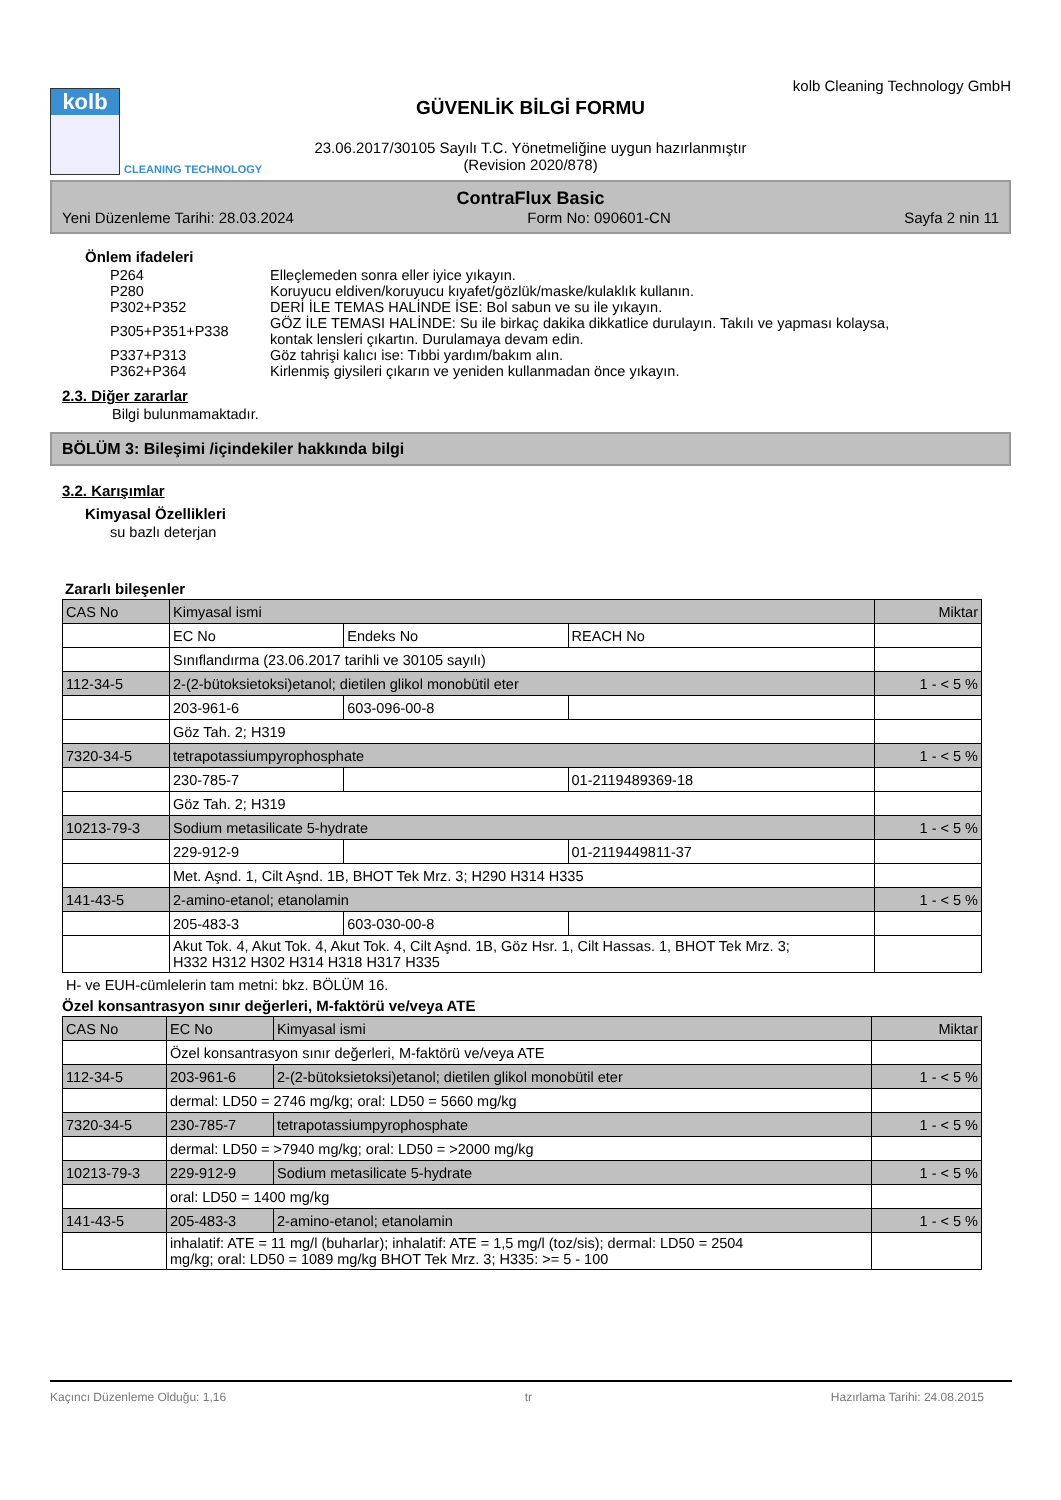kolb
CLEANING TECHNOLOGY
GÜVENLİK BİLGİ FORMU
23.06.2017/30105 Sayılı T.C. Yönetmeliğine uygun hazırlanmıştır
(Revision 2020/878)
kolb Cleaning Technology GmbH
ContraFlux Basic
Yeni Düzenleme Tarihi: 28.03.2024 Form No: 090601-CN Sayfa 2 nin 11
Önlem ifadeleri
| P264 | Elleçlemeden sonra eller iyice yıkayın. |
| P280 | Koruyucu eldiven/koruyucu kıyafet/gözlük/maske/kulaklık kullanın. |
| P302+P352 | DERİ İLE TEMAS HALİNDE İSE: Bol sabun ve su ile yıkayın. |
| P305+P351+P338 | GÖZ İLE TEMASI HALİNDE: Su ile birkaç dakika dikkatlice durulayın. Takılı ve yapması kolaysa, kontak lensleri çıkartın. Durulamaya devam edin. |
| P337+P313 | Göz tahrişi kalıcı ise: Tıbbi yardım/bakım alın. |
| P362+P364 | Kirlenmiş giysileri çıkarın ve yeniden kullanmadan önce yıkayın. |
2.3. Diğer zararlar
Bilgi bulunmamaktadır.
BÖLÜM 3: Bileşimi /içindekiler hakkında bilgi
3.2. Karışımlar
Kimyasal Özellikleri
su bazlı deterjan
Zararlı bileşenler
| CAS No | Kimyasal ismi | | | Miktar |
| | EC No | Endeks No | REACH No | |
| | Sınıflandırma (23.06.2017 tarihli ve 30105 sayılı) | | | |
| 112-34-5 | 2-(2-bütoksietoksi)etanol; dietilen glikol monobütil eter | | | 1 - < 5 % |
| | 203-961-6 | 603-096-00-8 | | |
| | Göz Tah. 2; H319 | | | |
| 7320-34-5 | tetrapotassiumpyrophosphate | | | 1 - < 5 % |
| | 230-785-7 | | 01-2119489369-18 | |
| | Göz Tah. 2; H319 | | | |
| 10213-79-3 | Sodium metasilicate 5-hydrate | | | 1 - < 5 % |
| | 229-912-9 | | 01-2119449811-37 | |
| | Met. Aşnd. 1, Cilt Aşnd. 1B, BHOT Tek Mrz. 3; H290 H314 H335 | | | |
| 141-43-5 | 2-amino-etanol; etanolamin | | | 1 - < 5 % |
| | 205-483-3 | 603-030-00-8 | | |
| | Akut Tok. 4, Akut Tok. 4, Akut Tok. 4, Cilt Aşnd. 1B, Göz Hsr. 1, Cilt Hassas. 1, BHOT Tek Mrz. 3; H332 H312 H302 H314 H318 H317 H335 | | | |
H- ve EUH-cümlelerin tam metni: bkz. BÖLÜM 16.
Özel konsantrasyon sınır değerleri, M-faktörü ve/veya ATE
| CAS No | EC No | Kimyasal ismi | Miktar |
| | Özel konsantrasyon sınır değerleri, M-faktörü ve/veya ATE | | |
| 112-34-5 | 203-961-6 | 2-(2-bütoksietoksi)etanol; dietilen glikol monobütil eter | 1 - < 5 % |
| | dermal: LD50 = 2746 mg/kg; oral: LD50 = 5660 mg/kg | | |
| 7320-34-5 | 230-785-7 | tetrapotassiumpyrophosphate | 1 - < 5 % |
| | dermal: LD50 = >7940 mg/kg; oral: LD50 = >2000 mg/kg | | |
| 10213-79-3 | 229-912-9 | Sodium metasilicate 5-hydrate | 1 - < 5 % |
| | oral: LD50 = 1400 mg/kg | | |
| 141-43-5 | 205-483-3 | 2-amino-etanol; etanolamin | 1 - < 5 % |
| | inhalatif: ATE = 11 mg/l (buharlar); inhalatif: ATE = 1,5 mg/l (toz/sis); dermal: LD50 = 2504 mg/kg; oral: LD50 = 1089 mg/kg BHOT Tek Mrz. 3; H335: >= 5 - 100 | | |
Kaçıncı Düzenleme Olduğu: 1,16 tr Hazırlama Tarihi: 24.08.2015